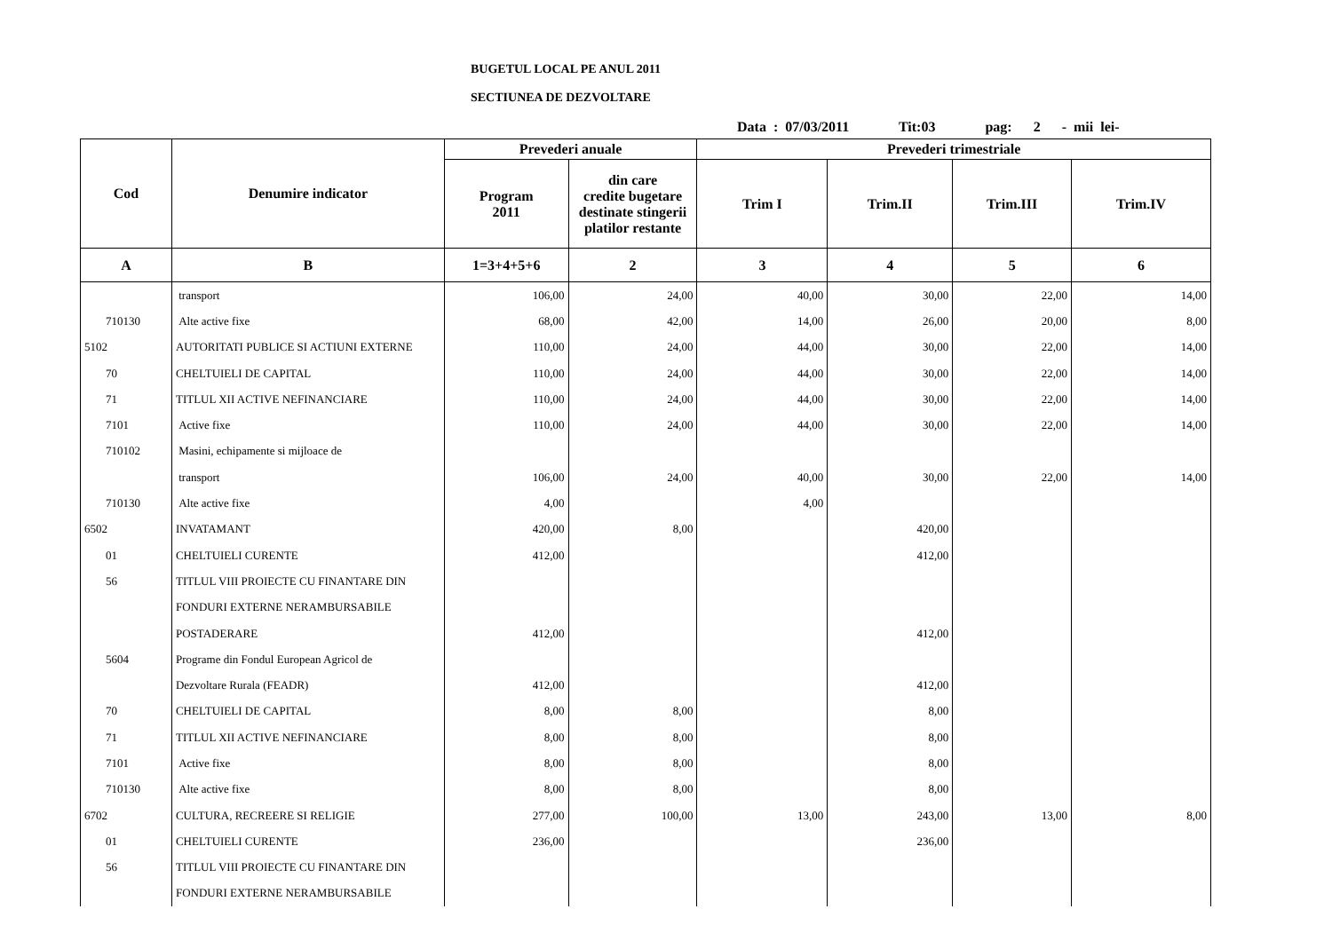BUGETUL LOCAL PE ANUL 2011
SECTIUNEA DE DEZVOLTARE
Data : 07/03/2011 Tit:03 pag: 2 - mii lei-
| Cod | Denumire indicator | Prevederi anuale | | Prevederi trimestriale | | | |
| --- | --- | --- | --- | --- | --- | --- | --- |
| | | Program 2011 | din care credite bugetare destinate stingerii platilor restante | Trim I | Trim.II | Trim.III | Trim.IV |
| A | B | 1=3+4+5+6 | 2 | 3 | 4 | 5 | 6 |
| | transport | 106,00 | 24,00 | 40,00 | 30,00 | 22,00 | 14,00 |
| 710130 | Alte active fixe | 68,00 | 42,00 | 14,00 | 26,00 | 20,00 | 8,00 |
| 5102 | AUTORITATI PUBLICE SI ACTIUNI EXTERNE | 110,00 | 24,00 | 44,00 | 30,00 | 22,00 | 14,00 |
| 70 | CHELTUIELI DE CAPITAL | 110,00 | 24,00 | 44,00 | 30,00 | 22,00 | 14,00 |
| 71 | TITLUL XII ACTIVE NEFINANCIARE | 110,00 | 24,00 | 44,00 | 30,00 | 22,00 | 14,00 |
| 7101 | Active fixe | 110,00 | 24,00 | 44,00 | 30,00 | 22,00 | 14,00 |
| 710102 | Masini, echipamente si mijloace de | | | | | | |
| | transport | 106,00 | 24,00 | 40,00 | 30,00 | 22,00 | 14,00 |
| 710130 | Alte active fixe | 4,00 | | 4,00 | | | |
| 6502 | INVATAMANT | 420,00 | 8,00 | | 420,00 | | |
| 01 | CHELTUIELI CURENTE | 412,00 | | | 412,00 | | |
| 56 | TITLUL VIII PROIECTE CU FINANTARE DIN | | | | | | |
| | FONDURI EXTERNE NERAMBURSABILE | | | | | | |
| | POSTADERARE | 412,00 | | | 412,00 | | |
| 5604 | Programe din Fondul European Agricol de | | | | | | |
| | Dezvoltare Rurala (FEADR) | 412,00 | | | 412,00 | | |
| 70 | CHELTUIELI DE CAPITAL | 8,00 | 8,00 | | 8,00 | | |
| 71 | TITLUL XII ACTIVE NEFINANCIARE | 8,00 | 8,00 | | 8,00 | | |
| 7101 | Active fixe | 8,00 | 8,00 | | 8,00 | | |
| 710130 | Alte active fixe | 8,00 | 8,00 | | 8,00 | | |
| 6702 | CULTURA, RECREERE SI RELIGIE | 277,00 | 100,00 | 13,00 | 243,00 | 13,00 | 8,00 |
| 01 | CHELTUIELI CURENTE | 236,00 | | | 236,00 | | |
| 56 | TITLUL VIII PROIECTE CU FINANTARE DIN | | | | | | |
| | FONDURI EXTERNE NERAMBURSABILE | | | | | | |